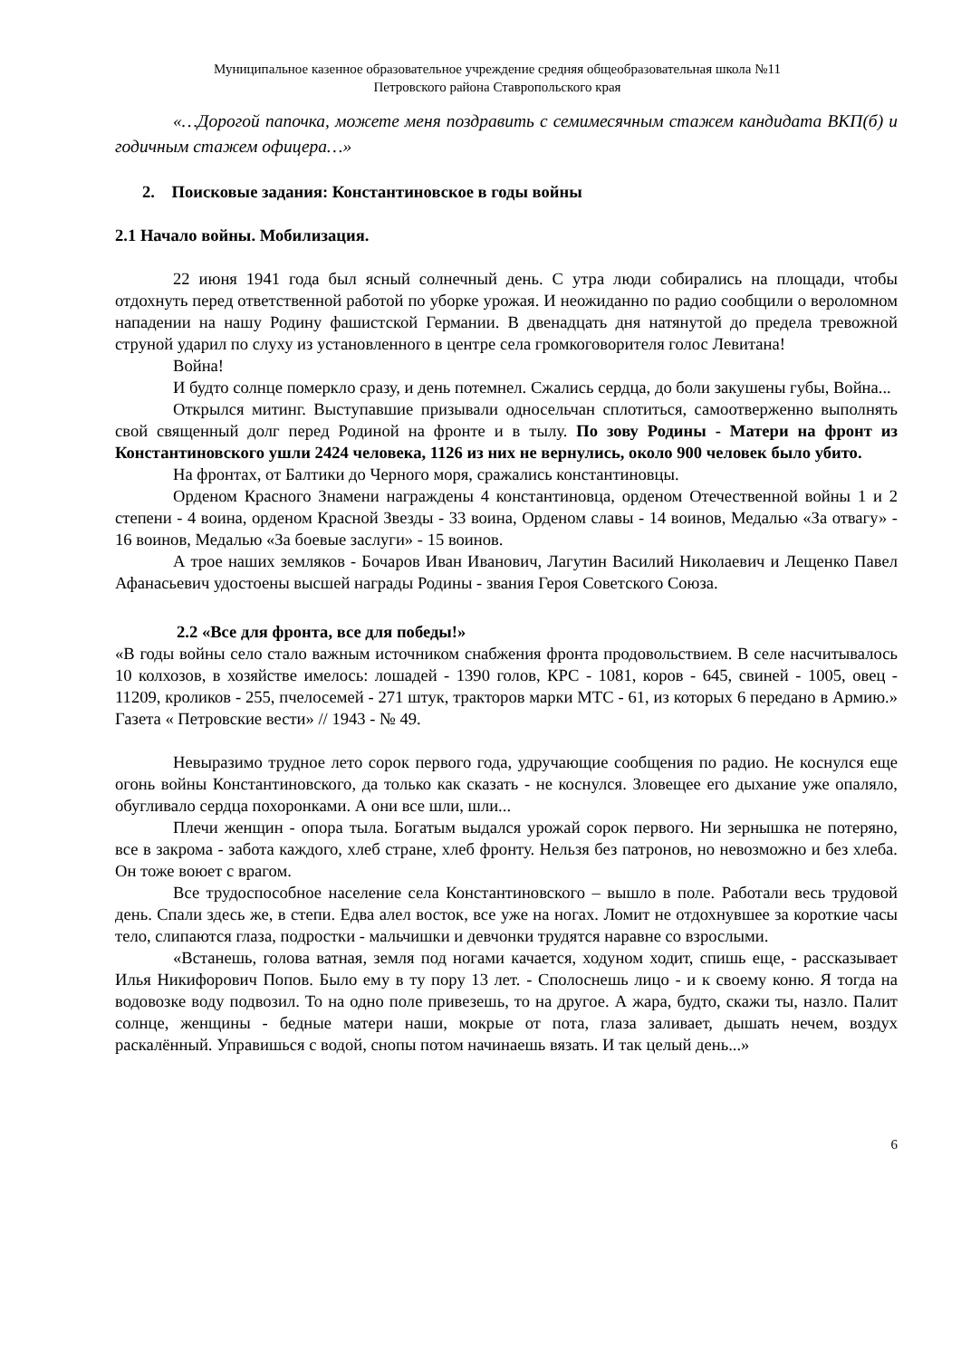Муниципальное казенное образовательное учреждение средняя общеобразовательная школа №11
Петровского района Ставропольского края
«…Дорогой папочка, можете меня поздравить с семимесячным стажем кандидата ВКП(б) и годичным стажем офицера…»
2. Поисковые задания: Константиновское в годы войны
2.1 Начало войны. Мобилизация.
22 июня 1941 года был ясный солнечный день. С утра люди собирались на площади, чтобы отдохнуть перед ответственной работой по уборке урожая. И неожиданно по радио сообщили о вероломном нападении на нашу Родину фашистской Германии. В двенадцать дня натянутой до предела тревожной струной ударил по слуху из установленного в центре села громкоговорителя голос Левитана!
Война!
И будто солнце померкло сразу, и день потемнел. Сжались сердца, до боли закушены губы, Война...
Открылся митинг. Выступавшие призывали односельчан сплотиться, самоотверженно выполнять свой священный долг перед Родиной на фронте и в тылу. По зову Родины - Матери на фронт из Константиновского ушли 2424 человека, 1126 из них не вернулись, около 900 человек было убито.
На фронтах, от Балтики до Черного моря, сражались константиновцы.
Орденом Красного Знамени награждены 4 константиновца, орденом Отечественной войны 1 и 2 степени - 4 воина, орденом Красной Звезды - 33 воина, Орденом славы - 14 воинов, Медалью «За отвагу» - 16 воинов, Медалью «За боевые заслуги» - 15 воинов.
А трое наших земляков - Бочаров Иван Иванович, Лагутин Василий Николаевич и Лещенко Павел Афанасьевич удостоены высшей награды Родины - звания Героя Советского Союза.
2.2 «Все для фронта, все для победы!»
«В годы войны село стало важным источником снабжения фронта продовольствием. В селе насчитывалось 10 колхозов, в хозяйстве имелось: лошадей - 1390 голов, КРС - 1081, коров - 645, свиней - 1005, овец - 11209, кроликов - 255, пчелосемей - 271 штук, тракторов марки МТС - 61, из которых 6 передано в Армию.» Газета « Петровские вести» // 1943 - № 49.
Невыразимо трудное лето сорок первого года, удручающие сообщения по радио. Не коснулся еще огонь войны Константиновского, да только как сказать - не коснулся. Зловещее его дыхание уже опаляло, обугливало сердца похоронками. А они все шли, шли...
Плечи женщин - опора тыла. Богатым выдался урожай сорок первого. Ни зернышка не потеряно, все в закрома - забота каждого, хлеб стране, хлеб фронту. Нельзя без патронов, но невозможно и без хлеба. Он тоже воюет с врагом.
Все трудоспособное население села Константиновского – вышло в поле. Работали весь трудовой день. Спали здесь же, в степи. Едва алел восток, все уже на ногах. Ломит не отдохнувшее за короткие часы тело, слипаются глаза, подростки - мальчишки и девчонки трудятся наравне со взрослыми.
«Встанешь, голова ватная, земля под ногами качается, ходуном ходит, спишь еще, - рассказывает Илья Никифорович Попов. Было ему в ту пору 13 лет. - Сполоснешь лицо - и к своему коню. Я тогда на водовозке воду подвозил. То на одно поле привезешь, то на другое. А жара, будто, скажи ты, назло. Палит солнце, женщины - бедные матери наши, мокрые от пота, глаза заливает, дышать нечем, воздух раскалённый. Управишься с водой, снопы потом начинаешь вязать. И так целый день...»
6